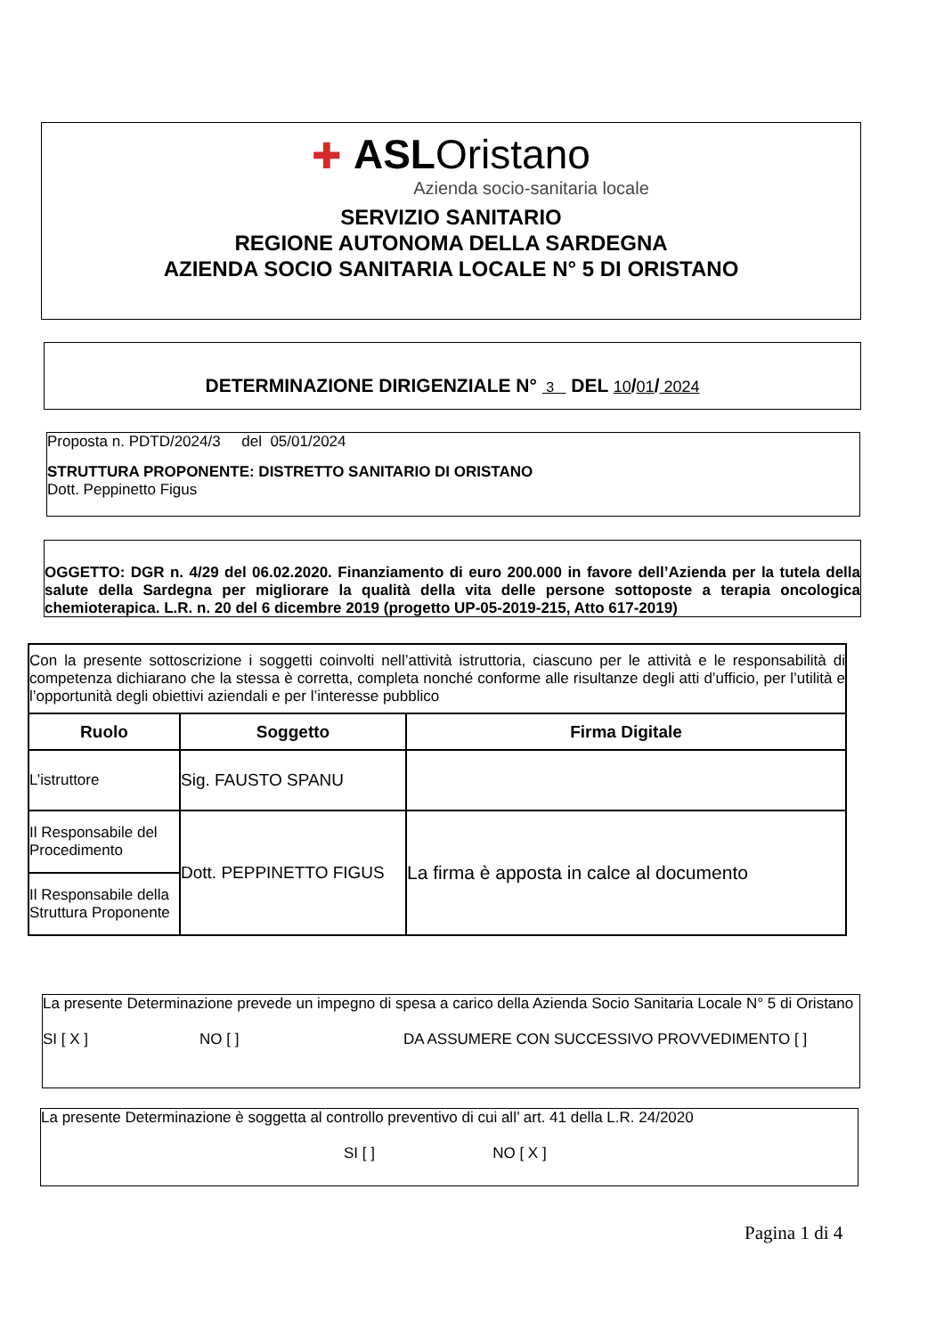✚ ASLOristano
Azienda socio-sanitaria locale
SERVIZIO SANITARIO
REGIONE AUTONOMA DELLA SARDEGNA
AZIENDA SOCIO SANITARIA LOCALE N° 5 DI ORISTANO
DETERMINAZIONE DIRIGENZIALE N° 3 DEL 10/01/ 2024
Proposta n. PDTD/2024/3 del 05/01/2024
STRUTTURA PROPONENTE: DISTRETTO SANITARIO DI ORISTANO
Dott. Peppinetto Figus
OGGETTO: DGR n. 4/29 del 06.02.2020. Finanziamento di euro 200.000 in favore dell’Azienda per la tutela della salute della Sardegna per migliorare la qualità della vita delle persone sottoposte a terapia oncologica chemioterapica. L.R. n. 20 del 6 dicembre 2019 (progetto UP-05-2019-215, Atto 617-2019)
| Con la presente sottoscrizione i soggetti coinvolti nell’attività istruttoria, ciascuno per le attività e le responsabilità di competenza dichiarano che la stessa è corretta, completa nonché conforme alle risultanze degli atti d’ufficio, per l’utilità e l’opportunità degli obiettivi aziendali e per l’interesse pubblico | | |
| Ruolo | Soggetto | Firma Digitale |
| L’istruttore | Sig. FAUSTO SPANU | |
| Il Responsabile del Procedimento | Dott. PEPPINETTO FIGUS | La firma è apposta in calce al documento |
| Il Responsabile della Struttura Proponente | | |
La presente Determinazione prevede un impegno di spesa a carico della Azienda Socio Sanitaria Locale N° 5 di Oristano
SI [ X ] NO [ ] DA ASSUMERE CON SUCCESSIVO PROVVEDIMENTO [ ]
La presente Determinazione è soggetta al controllo preventivo di cui all’ art. 41 della L.R. 24/2020
SI [ ] NO [ X ]
Pagina 1 di 4